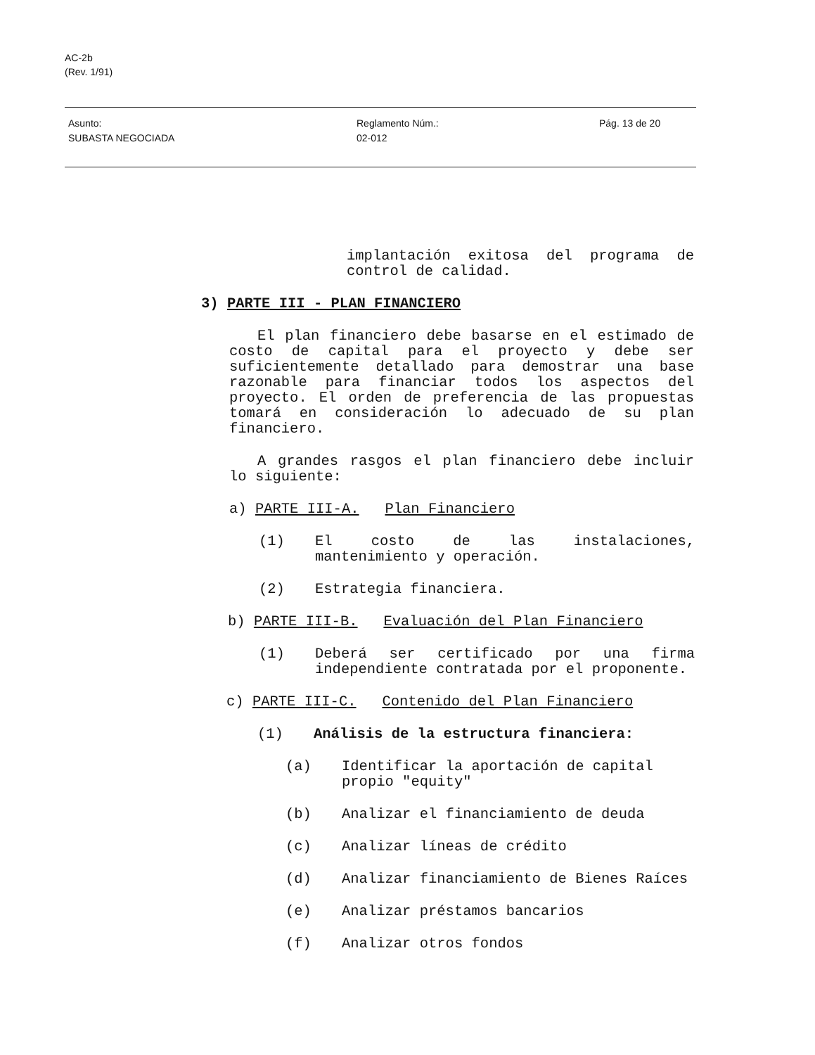AC-2b
(Rev. 1/91)
Asunto:
SUBASTA NEGOCIADA
Reglamento Núm.:
02-012
Pág. 13 de 20
implantación exitosa del programa de control de calidad.
3) PARTE III - PLAN FINANCIERO
El plan financiero debe basarse en el estimado de costo de capital para el proyecto y debe ser suficientemente detallado para demostrar una base razonable para financiar todos los aspectos del proyecto. El orden de preferencia de las propuestas tomará en consideración lo adecuado de su plan financiero.
A grandes rasgos el plan financiero debe incluir lo siguiente:
a) PARTE III-A. Plan Financiero
(1) El costo de las instalaciones, mantenimiento y operación.
(2) Estrategia financiera.
b) PARTE III-B. Evaluación del Plan Financiero
(1) Deberá ser certificado por una firma independiente contratada por el proponente.
c) PARTE III-C. Contenido del Plan Financiero
(1) Análisis de la estructura financiera:
(a) Identificar la aportación de capital propio "equity"
(b) Analizar el financiamiento de deuda
(c) Analizar líneas de crédito
(d) Analizar financiamiento de Bienes Raíces
(e) Analizar préstamos bancarios
(f) Analizar otros fondos